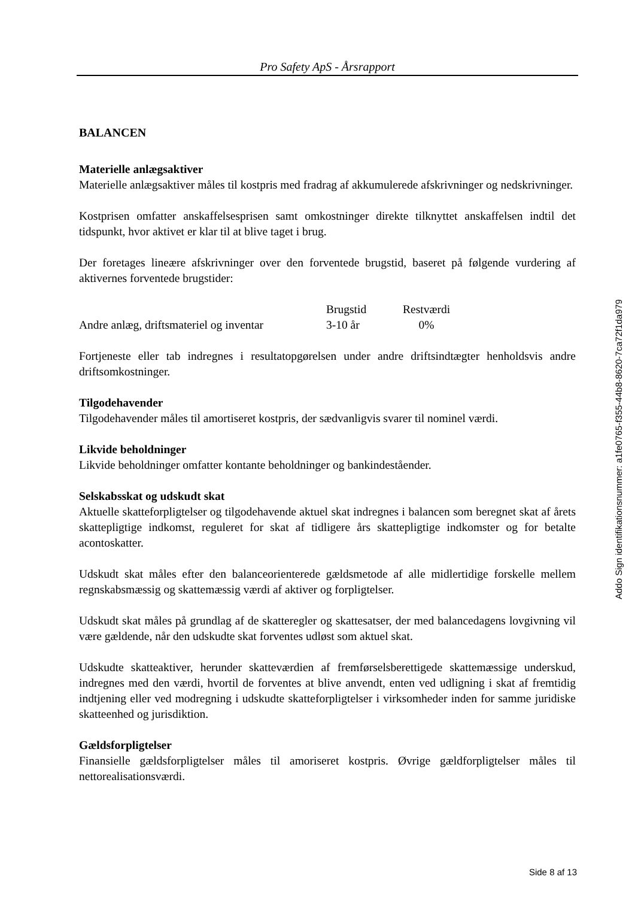Pro Safety ApS - Årsrapport
BALANCEN
Materielle anlægsaktiver
Materielle anlægsaktiver måles til kostpris med fradrag af akkumulerede afskrivninger og nedskrivninger.
Kostprisen omfatter anskaffelsesprisen samt omkostninger direkte tilknyttet anskaffelsen indtil det tidspunkt, hvor aktivet er klar til at blive taget i brug.
Der foretages lineære afskrivninger over den forventede brugstid, baseret på følgende vurdering af aktivernes forventede brugstider:
| | Brugstid | Restværdi |
| --- | --- | --- |
| Andre anlæg, driftsmateriel og inventar | 3-10 år | 0% |
Fortjeneste eller tab indregnes i resultatopgørelsen under andre driftsindtægter henholdsvis andre driftsomkostninger.
Tilgodehavender
Tilgodehavender måles til amortiseret kostpris, der sædvanligvis svarer til nominel værdi.
Likvide beholdninger
Likvide beholdninger omfatter kontante beholdninger og bankindeståender.
Selskabsskat og udskudt skat
Aktuelle skatteforpligtelser og tilgodehavende aktuel skat indregnes i balancen som beregnet skat af årets skattepligtige indkomst, reguleret for skat af tidligere års skattepligtige indkomster og for betalte acontoskatter.
Udskudt skat måles efter den balanceorienterede gældsmetode af alle midlertidige forskelle mellem regnskabsmæssig og skattemæssig værdi af aktiver og forpligtelser.
Udskudt skat måles på grundlag af de skatteregler og skattesatser, der med balancedagens lovgivning vil være gældende, når den udskudte skat forventes udløst som aktuel skat.
Udskudte skatteaktiver, herunder skatteværdien af fremførselsberettigede skattemæssige underskud, indregnes med den værdi, hvortil de forventes at blive anvendt, enten ved udligning i skat af fremtidig indtjening eller ved modregning i udskudte skatteforpligtelser i virksomheder inden for samme juridiske skatteenhed og jurisdiktion.
Gældsforpligtelser
Finansielle gældsforpligtelser måles til amoriseret kostpris. Øvrige gældforpligtelser måles til nettorealisationsværdi.
Addo Sign identifikationsnummer: a1fe0765-f355-44b8-8620-7ca72f1da979
Side 8 af 13